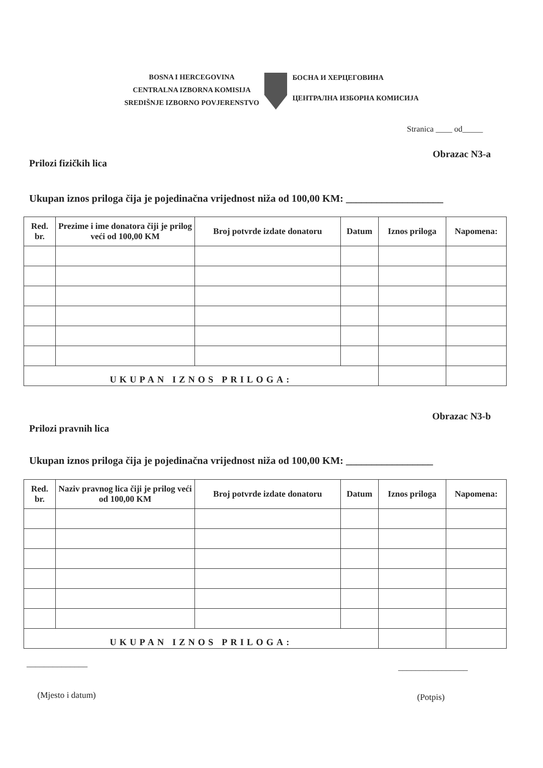BOSNA I HERCEGOVINA
CENTRALNA IZBORNA KOMISIJA
SREDIŠNJE IZBORNO POVJERENSTVO
БОСНА И ХЕРЦЕГОВИНА
ЦЕНТРАЛНА ИЗБОРНА КОМИСИЈА
Stranica ____ od_____
Obrazac N3-a
Prilozi fizičkih lica
Ukupan iznos priloga čija je pojedinačna vrijednost niža od 100,00 KM: ___________________
| Red. br. | Prezime i ime donatora čiji je prilog veći od 100,00 KM | Broj potvrde izdate donatoru | Datum | Iznos priloga | Napomena: |
| --- | --- | --- | --- | --- | --- |
| UKUPAN IZNOS PRILOGA: | | | | | |
Obrazac N3-b
Prilozi pravnih lica
Ukupan iznos priloga čija je pojedinačna vrijednost niža od 100,00 KM: _________________
| Red. br. | Naziv pravnog lica čiji je prilog veći od 100,00 KM | Broj potvrde izdate donatoru | Datum | Iznos priloga | Napomena: |
| --- | --- | --- | --- | --- | --- |
| UKUPAN IZNOS PRILOGA: | | | | | |
______________ ________________
(Mjesto i datum) (Potpis)